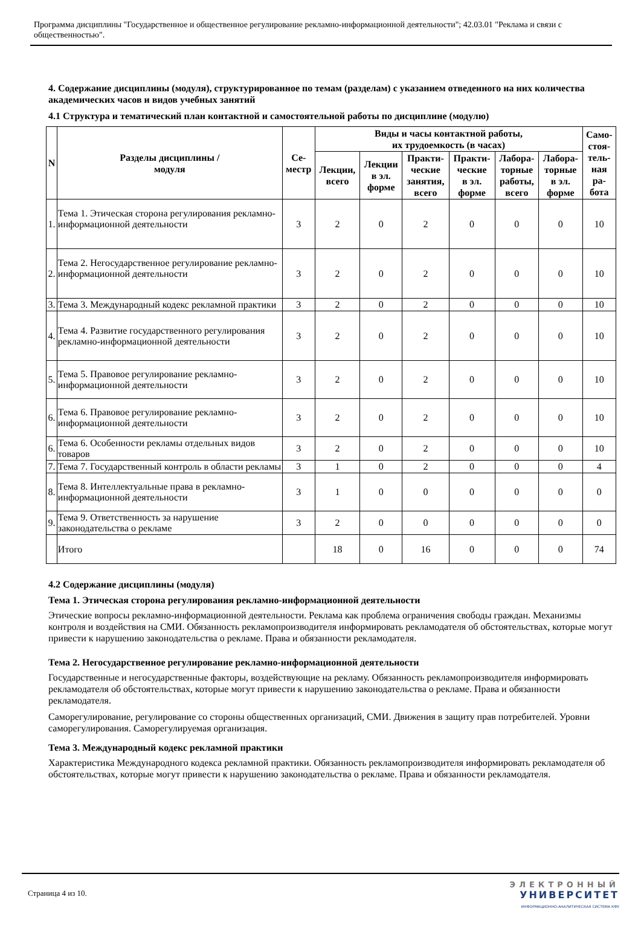Программа дисциплины "Государственное и общественное регулирование рекламно-информационной деятельности"; 42.03.01 "Реклама и связи с общественностью".
4. Содержание дисциплины (модуля), структурированное по темам (разделам) с указанием отведенного на них количества академических часов и видов учебных занятий
4.1 Структура и тематический план контактной и самостоятельной работы по дисциплине (модулю)
| N | Разделы дисциплины / модуля | Се- местр | Виды и часы контактной работы, их трудоемкость (в часах) | | | | | | Само- стоя- тель- ная ра- бота |
| --- | --- | --- | --- | --- | --- | --- | --- | --- | --- |
| | | | Лекции, всего | Лекции в эл. форме | Практи- ческие занятия, всего | Практи- ческие в эл. форме | Лабора- торные работы, всего | Лабора- торные в эл. форме | |
| 1. | Тема 1. Этическая сторона регулирования рекламно-информационной деятельности | 3 | 2 | 0 | 2 | 0 | 0 | 0 | 10 |
| 2. | Тема 2. Негосударственное регулирование рекламно-информационной деятельности | 3 | 2 | 0 | 2 | 0 | 0 | 0 | 10 |
| 3. | Тема 3. Международный кодекс рекламной практики | 3 | 2 | 0 | 2 | 0 | 0 | 0 | 10 |
| 4. | Тема 4. Развитие государственного регулирования рекламно-информационной деятельности | 3 | 2 | 0 | 2 | 0 | 0 | 0 | 10 |
| 5. | Тема 5. Правовое регулирование рекламно-информационной деятельности | 3 | 2 | 0 | 2 | 0 | 0 | 0 | 10 |
| 6. | Тема 6. Правовое регулирование рекламно-информационной деятельности | 3 | 2 | 0 | 2 | 0 | 0 | 0 | 10 |
| 6. | Тема 6. Особенности рекламы отдельных видов товаров | 3 | 2 | 0 | 2 | 0 | 0 | 0 | 10 |
| 7. | Тема 7. Государственный контроль в области рекламы | 3 | 1 | 0 | 2 | 0 | 0 | 0 | 4 |
| 8. | Тема 8. Интеллектуальные права в рекламно-информационной деятельности | 3 | 1 | 0 | 0 | 0 | 0 | 0 | 0 |
| 9. | Тема 9. Ответственность за нарушение законодательства о рекламе | 3 | 2 | 0 | 0 | 0 | 0 | 0 | 0 |
| | Итого | | 18 | 0 | 16 | 0 | 0 | 0 | 74 |
4.2 Содержание дисциплины (модуля)
Тема 1. Этическая сторона регулирования рекламно-информационной деятельности
Этические вопросы рекламно-информационной деятельности. Реклама как проблема ограничения свободы граждан. Механизмы контроля и воздействия на СМИ. Обязанность рекламопроизводителя информировать рекламодателя об обстоятельствах, которые могут привести к нарушению законодательства о рекламе. Права и обязанности рекламодателя.
Тема 2. Негосударственное регулирование рекламно-информационной деятельности
Государственные и негосударственные факторы, воздействующие на рекламу. Обязанность рекламопроизводителя информировать рекламодателя об обстоятельствах, которые могут привести к нарушению законодательства о рекламе. Права и обязанности рекламодателя.
Саморегулирование, регулирование со стороны общественных организаций, СМИ. Движения в защиту прав потребителей. Уровни саморегулирования. Саморегулируемая организация.
Тема 3. Международный кодекс рекламной практики
Характеристика Международного кодекса рекламной практики. Обязанность рекламопроизводителя информировать рекламодателя об обстоятельствах, которые могут привести к нарушению законодательства о рекламе. Права и обязанности рекламодателя.
Страница 4 из 10.
ЭЛЕКТРОННЫЙ
УНИВЕРСИТЕТ
ИНФОРМАЦИОННО-АНАЛИТИЧЕСКАЯ СИСТЕМА КФУ